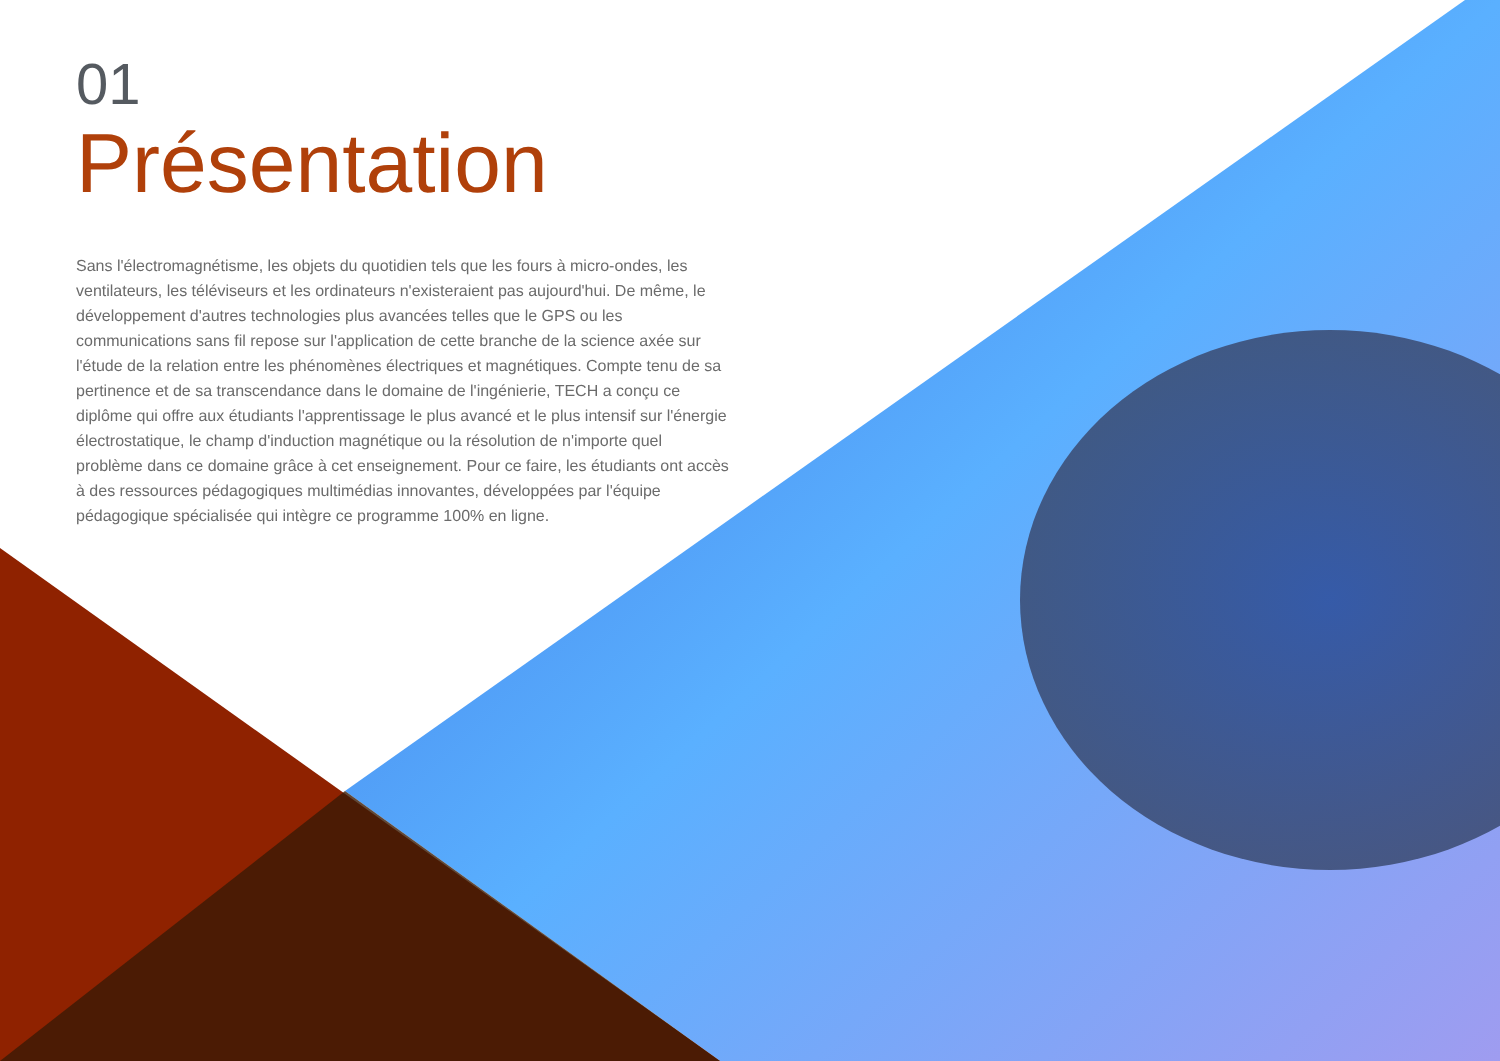01
Présentation
Sans l'électromagnétisme, les objets du quotidien tels que les fours à micro-ondes, les ventilateurs, les téléviseurs et les ordinateurs n'existeraient pas aujourd'hui. De même, le développement d'autres technologies plus avancées telles que le GPS ou les communications sans fil repose sur l'application de cette branche de la science axée sur l'étude de la relation entre les phénomènes électriques et magnétiques. Compte tenu de sa pertinence et de sa transcendance dans le domaine de l'ingénierie, TECH a conçu ce diplôme qui offre aux étudiants l'apprentissage le plus avancé et le plus intensif sur l'énergie électrostatique, le champ d'induction magnétique ou la résolution de n'importe quel problème dans ce domaine grâce à cet enseignement. Pour ce faire, les étudiants ont accès à des ressources pédagogiques multimédias innovantes, développées par l'équipe pédagogique spécialisée qui intègre ce programme 100% en ligne.